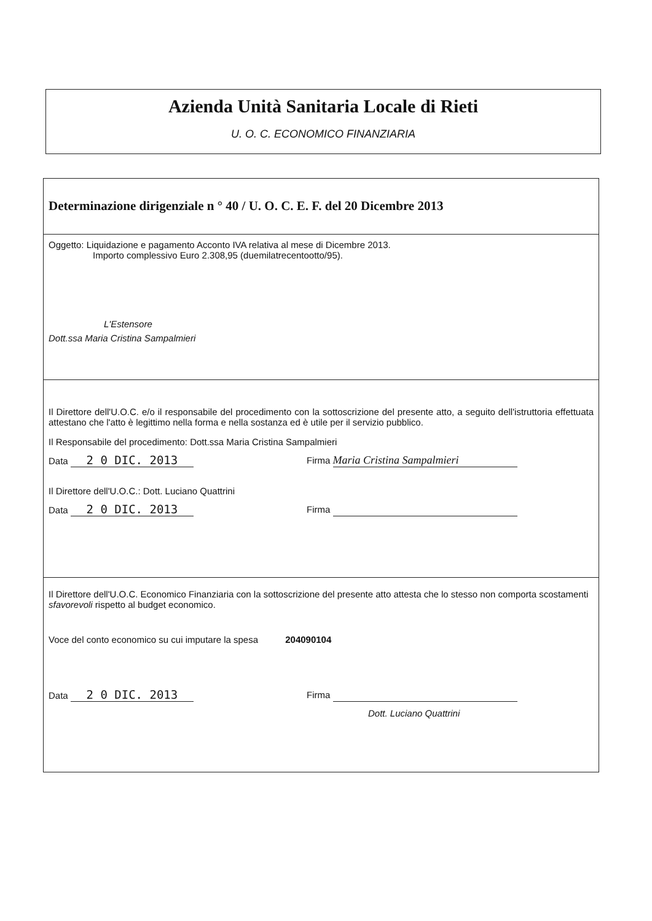Azienda Unità Sanitaria Locale di Rieti
U. O. C. ECONOMICO FINANZIARIA
Determinazione dirigenziale n ° 40 / U. O. C. E. F. del 20 Dicembre 2013
Oggetto: Liquidazione e pagamento Acconto IVA relativa al mese di Dicembre 2013.
Importo complessivo Euro 2.308,95 (duemilatrecentootto/95).
L'Estensore
Dott.ssa Maria Cristina Sampalmieri
Il Direttore dell'U.O.C. e/o il responsabile del procedimento con la sottoscrizione del presente atto, a seguito dell'istruttoria effettuata attestano che l'atto è legittimo nella forma e nella sostanza ed è utile per il servizio pubblico.
Il Responsabile del procedimento: Dott.ssa Maria Cristina Sampalmieri
Data 2 0 DIC. 2013
Firma Maria Cristina Sampalmieri
Il Direttore dell'U.O.C.: Dott. Luciano Quattrini
Data 2 0 DIC. 2013
Firma
Il Direttore dell'U.O.C. Economico Finanziaria con la sottoscrizione del presente atto attesta che lo stesso non comporta scostamenti sfavorevoli rispetto al budget economico.
Voce del conto economico su cui imputare la spesa 204090104
Data 2 0 DIC. 2013
Firma
Dott. Luciano Quattrini